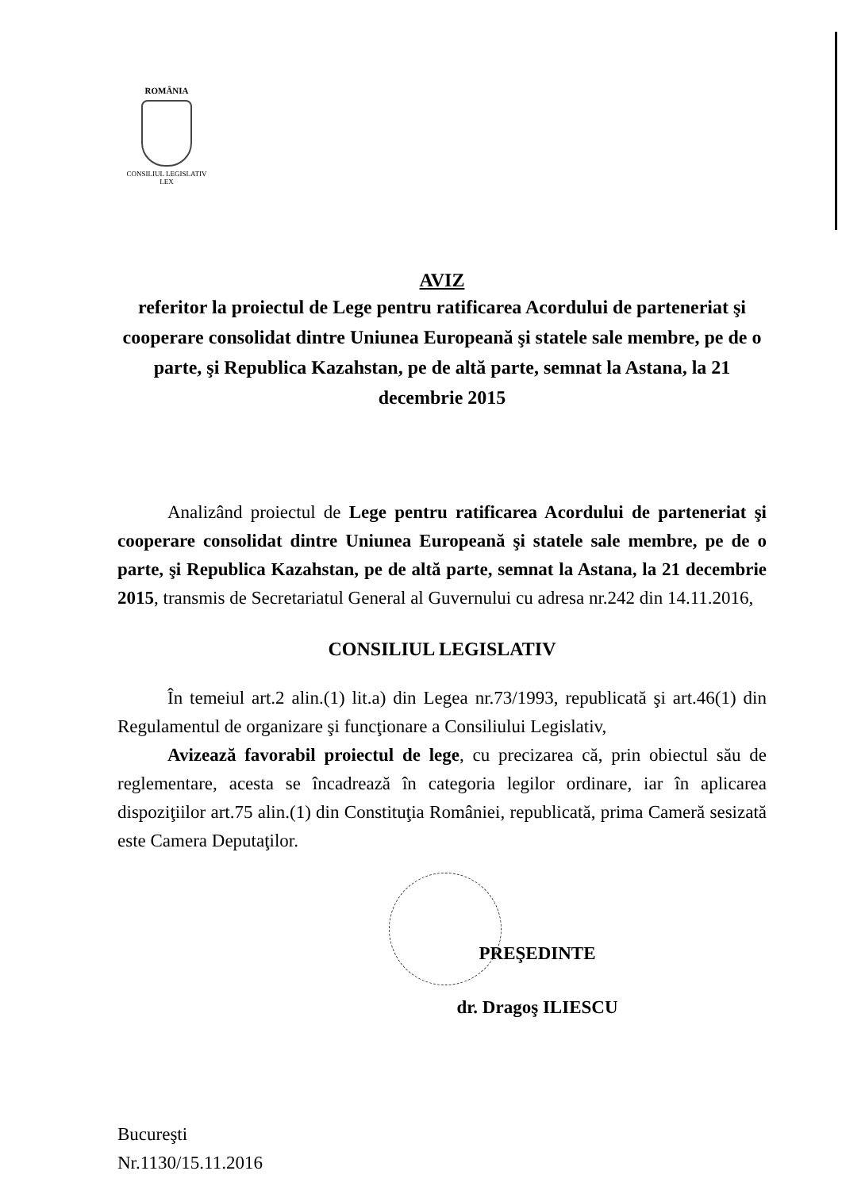ROMÂNIA
CONSILIUL LEGISLATIV
LEX
AVIZ
referitor la proiectul de Lege pentru ratificarea Acordului de parteneriat şi cooperare consolidat dintre Uniunea Europeană şi statele sale membre, pe de o parte, şi Republica Kazahstan, pe de altă parte, semnat la Astana, la 21 decembrie 2015
Analizând proiectul de Lege pentru ratificarea Acordului de parteneriat şi cooperare consolidat dintre Uniunea Europeană şi statele sale membre, pe de o parte, şi Republica Kazahstan, pe de altă parte, semnat la Astana, la 21 decembrie 2015, transmis de Secretariatul General al Guvernului cu adresa nr.242 din 14.11.2016,
CONSILIUL LEGISLATIV
În temeiul art.2 alin.(1) lit.a) din Legea nr.73/1993, republicată şi art.46(1) din Regulamentul de organizare şi funcţionare a Consiliului Legislativ,
Avizează favorabil proiectul de lege, cu precizarea că, prin obiectul său de reglementare, acesta se încadrează în categoria legilor ordinare, iar în aplicarea dispoziţiilor art.75 alin.(1) din Constituţia României, republicată, prima Cameră sesizată este Camera Deputaţilor.
PREŞEDINTE
dr. Dragoş ILIESCU
Bucureşti
Nr.1130/15.11.2016